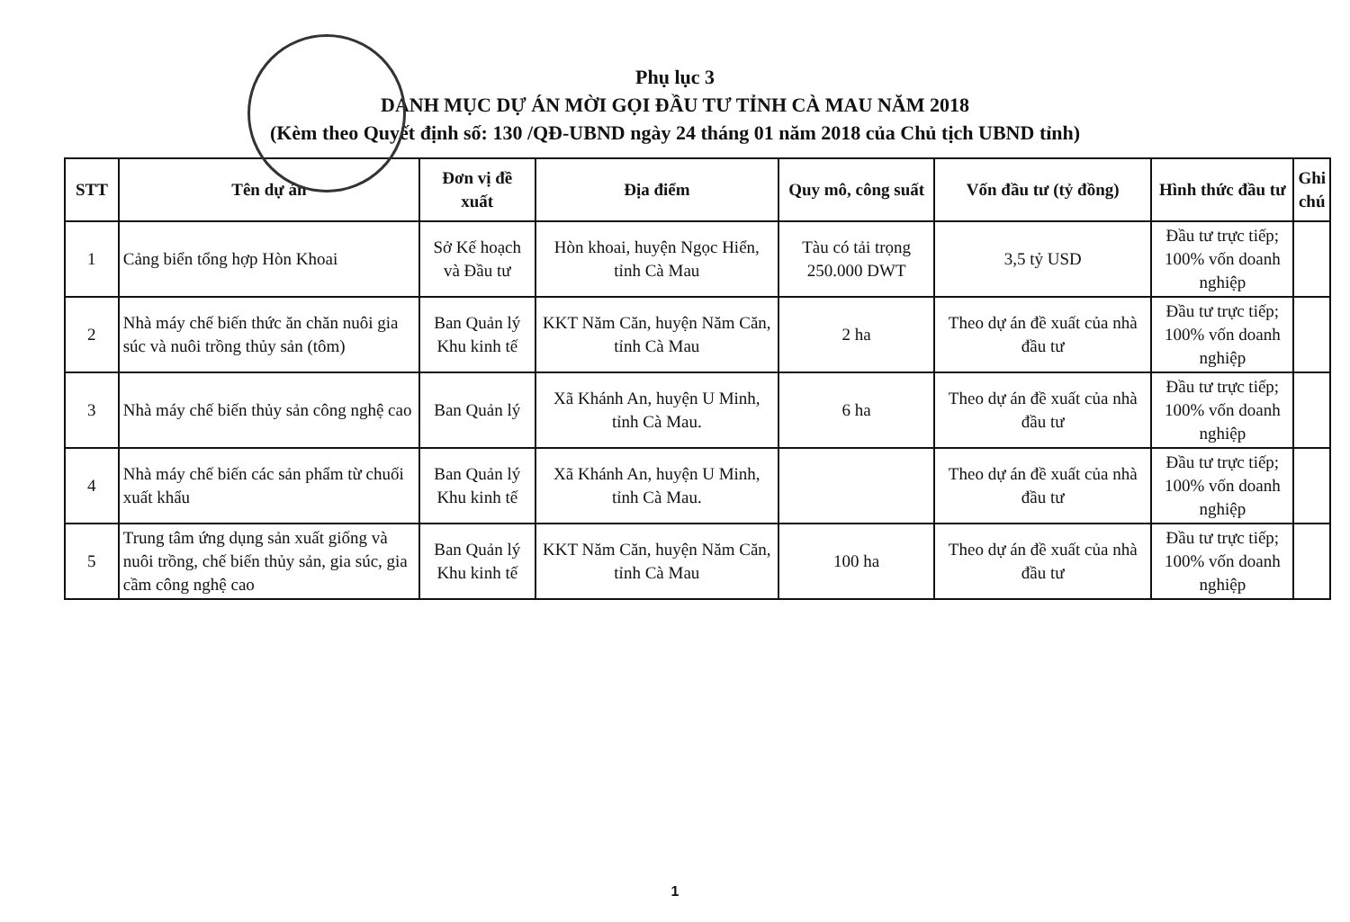Phụ lục 3
DANH MỤC DỰ ÁN MỜI GỌI ĐẦU TƯ TỈNH CÀ MAU NĂM 2018
(Kèm theo Quyết định số: 130 /QĐ-UBND ngày 24 tháng 01 năm 2018 của Chủ tịch UBND tỉnh)
| STT | Tên dự án | Đơn vị đề xuất | Địa điểm | Quy mô, công suất | Vốn đầu tư (tỷ đồng) | Hình thức đầu tư | Ghi chú |
| --- | --- | --- | --- | --- | --- | --- | --- |
| 1 | Cảng biển tổng hợp Hòn Khoai | Sở Kế hoạch và Đầu tư | Hòn khoai, huyện Ngọc Hiển, tỉnh Cà Mau | Tàu có tải trọng 250.000 DWT | 3,5 tỷ USD | Đầu tư trực tiếp; 100% vốn doanh nghiệp | |
| 2 | Nhà máy chế biến thức ăn chăn nuôi gia súc và nuôi trồng thủy sản (tôm) | Ban Quản lý Khu kinh tế | KKT Năm Căn, huyện Năm Căn, tỉnh Cà Mau | 2 ha | Theo dự án đề xuất của nhà đầu tư | Đầu tư trực tiếp; 100% vốn doanh nghiệp | |
| 3 | Nhà máy chế biến thủy sản công nghệ cao | Ban Quản lý | Xã Khánh An, huyện U Minh, tỉnh Cà Mau. | 6 ha | Theo dự án đề xuất của nhà đầu tư | Đầu tư trực tiếp; 100% vốn doanh nghiệp | |
| 4 | Nhà máy chế biến các sản phẩm từ chuối xuất khẩu | Ban Quản lý Khu kinh tế | Xã Khánh An, huyện U Minh, tỉnh Cà Mau. | | Theo dự án đề xuất của nhà đầu tư | Đầu tư trực tiếp; 100% vốn doanh nghiệp | |
| 5 | Trung tâm ứng dụng sản xuất giống và nuôi trồng, chế biến thủy sản, gia súc, gia cầm công nghệ cao | Ban Quản lý Khu kinh tế | KKT Năm Căn, huyện Năm Căn, tỉnh Cà Mau | 100 ha | Theo dự án đề xuất của nhà đầu tư | Đầu tư trực tiếp; 100% vốn doanh nghiệp | |
1